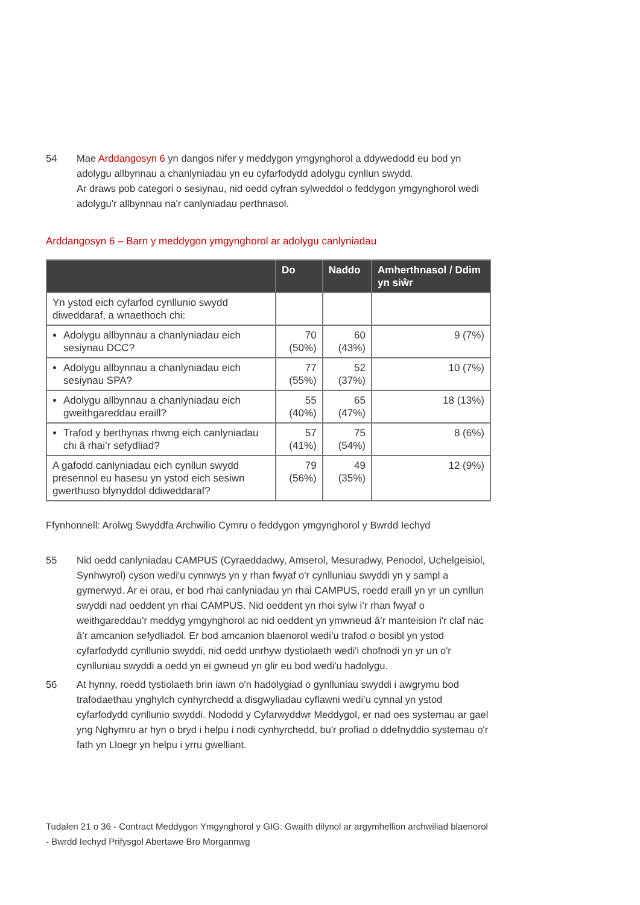54 Mae Arddangosyn 6 yn dangos nifer y meddygon ymgynghorol a ddywedodd eu bod yn adolygu allbynnau a chanlyniadau yn eu cyfarfodydd adolygu cynllun swydd.
Ar draws pob categori o sesiynau, nid oedd cyfran sylweddol o feddygon ymgynghorol wedi adolygu'r allbynnau na'r canlyniadau perthnasol.
Arddangosyn 6 – Barn y meddygon ymgynghorol ar adolygu canlyniadau
| | Do | Naddo | Amherthnasol / Ddim yn siŵr |
| --- | --- | --- | --- |
| Yn ystod eich cyfarfod cynllunio swydd diweddaraf, a wnaethoch chi: | | | |
| Adolygu allbynnau a chanlyniadau eich sesiynau DCC? | 70 (50%) | 60 (43%) | 9 (7%) |
| Adolygu allbynnau a chanlyniadau eich sesiynau SPA? | 77 (55%) | 52 (37%) | 10 (7%) |
| Adolygu allbynnau a chanlyniadau eich gweithgareddau eraill? | 55 (40%) | 65 (47%) | 18 (13%) |
| Trafod y berthynas rhwng eich canlyniadau chi â rhai’r sefydliad? | 57 (41%) | 75 (54%) | 8 (6%) |
| A gafodd canlyniadau eich cynllun swydd presennol eu hasesu yn ystod eich sesiwn gwerthuso blynyddol ddiweddaraf? | 79 (56%) | 49 (35%) | 12 (9%) |
Ffynhonnell: Arolwg Swyddfa Archwilio Cymru o feddygon ymgynghorol y Bwrdd Iechyd
55 Nid oedd canlyniadau CAMPUS (Cyraeddadwy, Amserol, Mesuradwy, Penodol, Uchelgeisiol, Synhwyrol) cyson wedi'u cynnwys yn y rhan fwyaf o'r cynlluniau swyddi yn y sampl a gymerwyd. Ar ei orau, er bod rhai canlyniadau yn rhai CAMPUS, roedd eraill yn yr un cynllun swyddi nad oeddent yn rhai CAMPUS. Nid oeddent yn rhoi sylw i’r rhan fwyaf o weithgareddau'r meddyg ymgynghorol ac nid oeddent yn ymwneud â’r manteision i'r claf nac â’r amcanion sefydliadol. Er bod amcanion blaenorol wedi’u trafod o bosibl yn ystod cyfarfodydd cynllunio swyddi, nid oedd unrhyw dystiolaeth wedi'i chofnodi yn yr un o'r cynlluniau swyddi a oedd yn ei gwneud yn glir eu bod wedi'u hadolygu.
56 At hynny, roedd tystiolaeth brin iawn o'n hadolygiad o gynlluniau swyddi i awgrymu bod trafodaethau ynghylch cynhyrchedd a disgwyliadau cyflawni wedi’u cynnal yn ystod cyfarfodydd cynllunio swyddi. Nododd y Cyfarwyddwr Meddygol, er nad oes systemau ar gael yng Nghymru ar hyn o bryd i helpu i nodi cynhyrchedd, bu'r profiad o ddefnyddio systemau o'r fath yn Lloegr yn helpu i yrru gwelliant.
Tudalen 21 o 36 - Contract Meddygon Ymgynghorol y GIG: Gwaith dilynol ar argymhellion archwiliad blaenorol - Bwrdd Iechyd Prifysgol Abertawe Bro Morgannwg